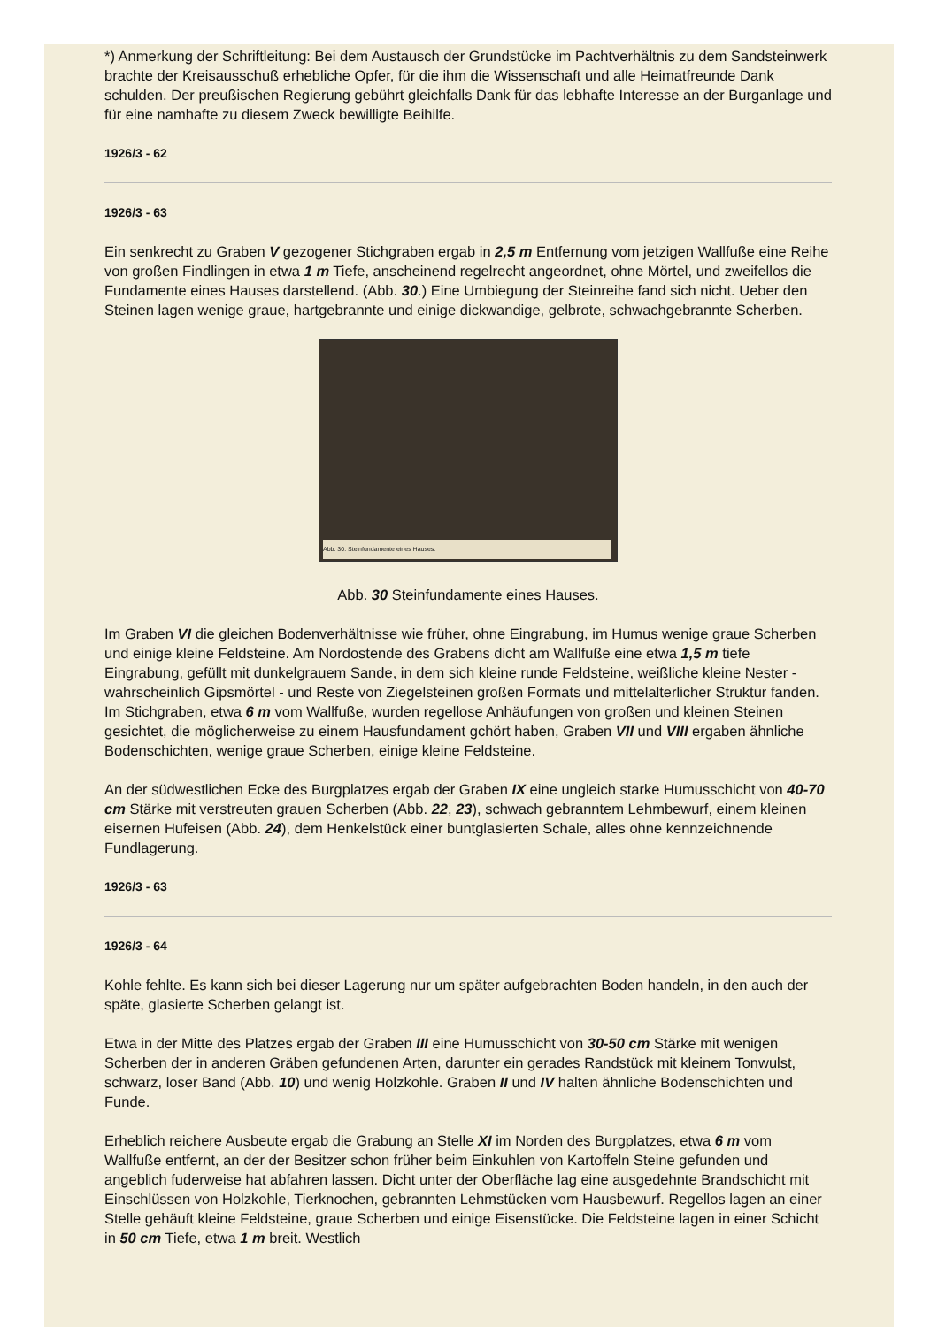*) Anmerkung der Schriftleitung: Bei dem Austausch der Grundstücke im Pachtverhältnis zu dem Sandsteinwerk brachte der Kreisausschuß erhebliche Opfer, für die ihm die Wissenschaft und alle Heimatfreunde Dank schulden. Der preußischen Regierung gebührt gleichfalls Dank für das lebhafte Interesse an der Burganlage und für eine namhafte zu diesem Zweck bewilligte Beihilfe.
1926/3 - 62
1926/3 - 63
Ein senkrecht zu Graben V gezogener Stichgraben ergab in 2,5 m Entfernung vom jetzigen Wallfuße eine Reihe von großen Findlingen in etwa 1 m Tiefe, anscheinend regelrecht angeordnet, ohne Mörtel, und zweifellos die Fundamente eines Hauses darstellend. (Abb. 30.) Eine Umbiegung der Steinreihe fand sich nicht. Ueber den Steinen lagen wenige graue, hartgebrannte und einige dickwandige, gelbrote, schwachgebrannte Scherben.
Abb. 30. Steinfundamente eines Hauses.
Abb. 30 Steinfundamente eines Hauses.
Im Graben VI die gleichen Bodenverhältnisse wie früher, ohne Eingrabung, im Humus wenige graue Scherben und einige kleine Feldsteine. Am Nordostende des Grabens dicht am Wallfuße eine etwa 1,5 m tiefe Eingrabung, gefüllt mit dunkelgrauem Sande, in dem sich kleine runde Feldsteine, weißliche kleine Nester - wahrscheinlich Gipsmörtel - und Reste von Ziegelsteinen großen Formats und mittelalterlicher Struktur fanden. Im Stichgraben, etwa 6 m vom Wallfuße, wurden regellose Anhäufungen von großen und kleinen Steinen gesichtet, die möglicherweise zu einem Hausfundament gchört haben, Graben VII und VIII ergaben ähnliche Bodenschichten, wenige graue Scherben, einige kleine Feldsteine.
An der südwestlichen Ecke des Burgplatzes ergab der Graben IX eine ungleich starke Humusschicht von 40-70 cm Stärke mit verstreuten grauen Scherben (Abb. 22, 23), schwach gebranntem Lehmbewurf, einem kleinen eisernen Hufeisen (Abb. 24), dem Henkelstück einer buntglasierten Schale, alles ohne kennzeichnende Fundlagerung.
1926/3 - 63
1926/3 - 64
Kohle fehlte. Es kann sich bei dieser Lagerung nur um später aufgebrachten Boden handeln, in den auch der späte, glasierte Scherben gelangt ist.
Etwa in der Mitte des Platzes ergab der Graben III eine Humusschicht von 30-50 cm Stärke mit wenigen Scherben der in anderen Gräben gefundenen Arten, darunter ein gerades Randstück mit kleinem Tonwulst, schwarz, loser Band (Abb. 10) und wenig Holzkohle. Graben II und IV halten ähnliche Bodenschichten und Funde.
Erheblich reichere Ausbeute ergab die Grabung an Stelle XI im Norden des Burgplatzes, etwa 6 m vom Wallfuße entfernt, an der der Besitzer schon früher beim Einkuhlen von Kartoffeln Steine gefunden und angeblich fuderweise hat abfahren lassen. Dicht unter der Oberfläche lag eine ausgedehnte Brandschicht mit Einschlüssen von Holzkohle, Tierknochen, gebrannten Lehmstücken vom Hausbewurf. Regellos lagen an einer Stelle gehäuft kleine Feldsteine, graue Scherben und einige Eisenstücke. Die Feldsteine lagen in einer Schicht in 50 cm Tiefe, etwa 1 m breit. Westlich